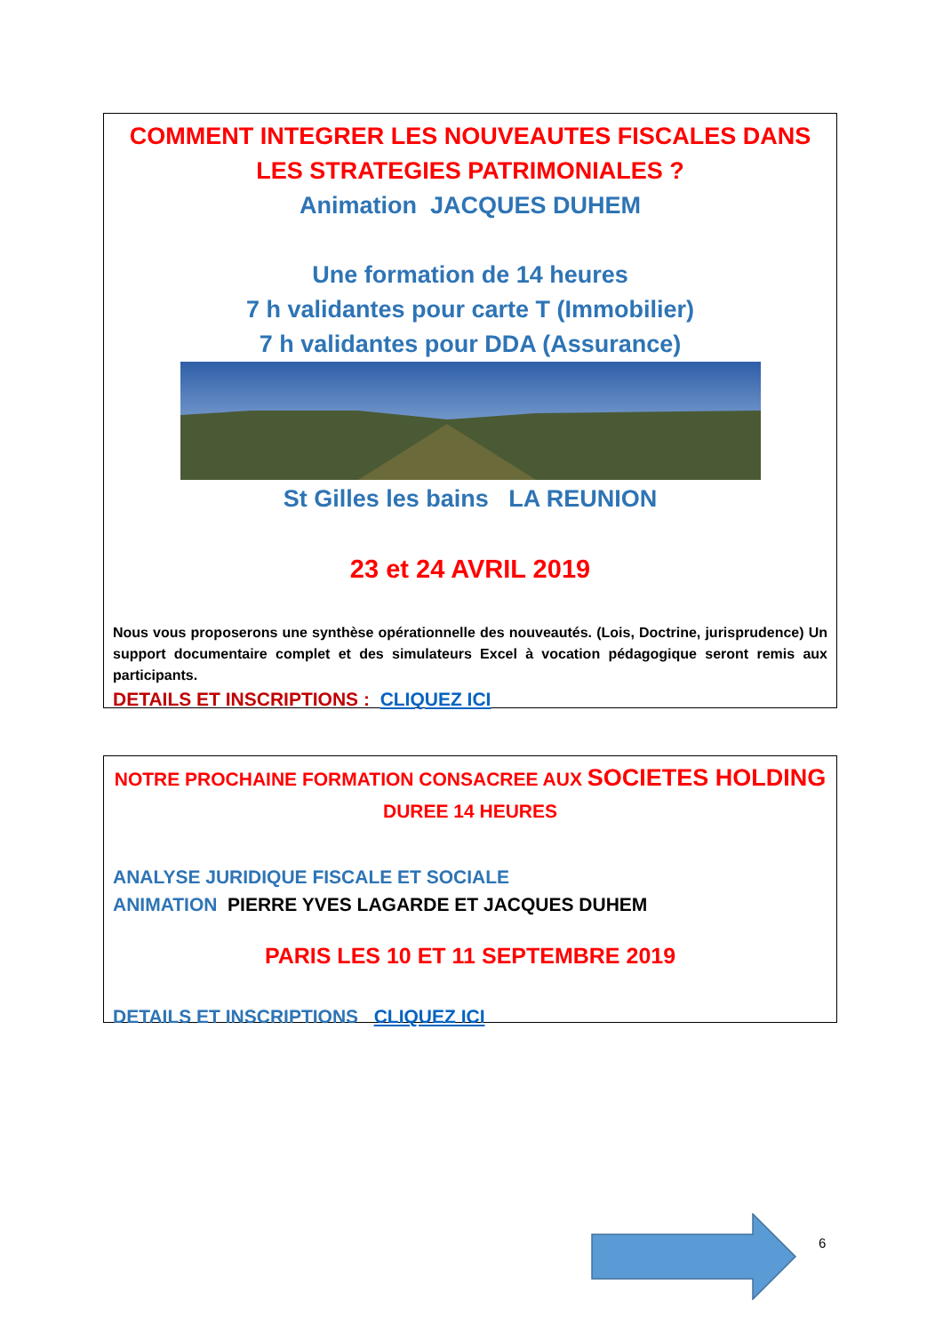COMMENT INTEGRER LES NOUVEAUTES FISCALES DANS LES STRATEGIES PATRIMONIALES ?
Animation JACQUES DUHEM
Une formation de 14 heures
7 h validantes pour carte T (Immobilier)
7 h validantes pour DDA (Assurance)
St Gilles les bains LA REUNION
23 et 24 AVRIL 2019
Nous vous proposerons une synthèse opérationnelle des nouveautés. (Lois, Doctrine, jurisprudence) Un support documentaire complet et des simulateurs Excel à vocation pédagogique seront remis aux participants.
DETAILS ET INSCRIPTIONS : CLIQUEZ ICI
NOTRE PROCHAINE FORMATION CONSACREE AUX SOCIETES HOLDING
DUREE 14 HEURES
ANALYSE JURIDIQUE FISCALE ET SOCIALE
ANIMATION PIERRE YVES LAGARDE ET JACQUES DUHEM
PARIS LES 10 ET 11 SEPTEMBRE 2019
DETAILS ET INSCRIPTIONS CLIQUEZ ICI
6